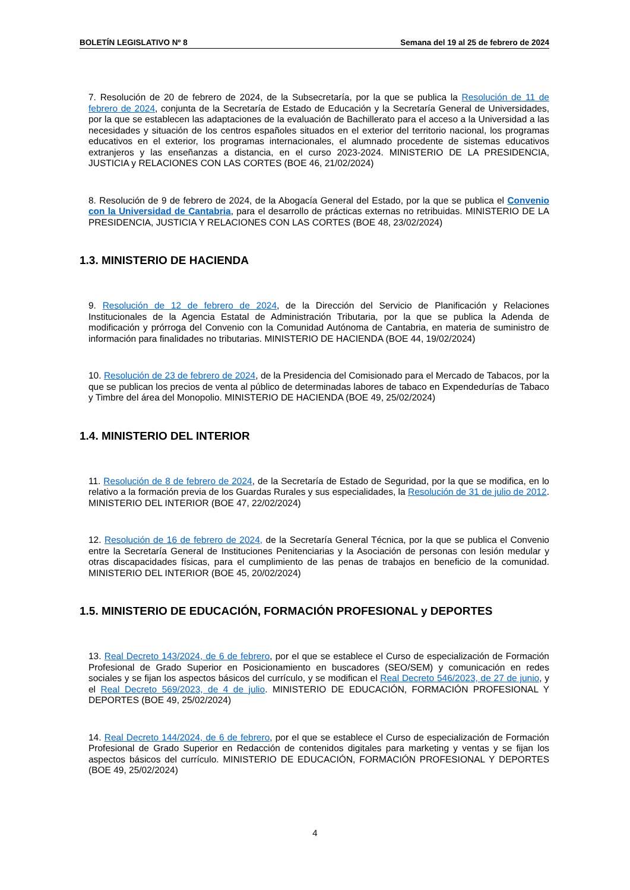BOLETÍN LEGISLATIVO Nº 8 Semana del 19 al 25 de febrero de 2024
7. Resolución de 20 de febrero de 2024, de la Subsecretaría, por la que se publica la Resolución de 11 de febrero de 2024, conjunta de la Secretaría de Estado de Educación y la Secretaría General de Universidades, por la que se establecen las adaptaciones de la evaluación de Bachillerato para el acceso a la Universidad a las necesidades y situación de los centros españoles situados en el exterior del territorio nacional, los programas educativos en el exterior, los programas internacionales, el alumnado procedente de sistemas educativos extranjeros y las enseñanzas a distancia, en el curso 2023-2024. MINISTERIO DE LA PRESIDENCIA, JUSTICIA y RELACIONES CON LAS CORTES (BOE 46, 21/02/2024)
8. Resolución de 9 de febrero de 2024, de la Abogacía General del Estado, por la que se publica el Convenio con la Universidad de Cantabria, para el desarrollo de prácticas externas no retribuidas. MINISTERIO DE LA PRESIDENCIA, JUSTICIA Y RELACIONES CON LAS CORTES (BOE 48, 23/02/2024)
1.3. MINISTERIO DE HACIENDA
9. Resolución de 12 de febrero de 2024, de la Dirección del Servicio de Planificación y Relaciones Institucionales de la Agencia Estatal de Administración Tributaria, por la que se publica la Adenda de modificación y prórroga del Convenio con la Comunidad Autónoma de Cantabria, en materia de suministro de información para finalidades no tributarias. MINISTERIO DE HACIENDA (BOE 44, 19/02/2024)
10. Resolución de 23 de febrero de 2024, de la Presidencia del Comisionado para el Mercado de Tabacos, por la que se publican los precios de venta al público de determinadas labores de tabaco en Expendedurías de Tabaco y Timbre del área del Monopolio. MINISTERIO DE HACIENDA (BOE 49, 25/02/2024)
1.4. MINISTERIO DEL INTERIOR
11. Resolución de 8 de febrero de 2024, de la Secretaría de Estado de Seguridad, por la que se modifica, en lo relativo a la formación previa de los Guardas Rurales y sus especialidades, la Resolución de 31 de julio de 2012. MINISTERIO DEL INTERIOR (BOE 47, 22/02/2024)
12. Resolución de 16 de febrero de 2024, de la Secretaría General Técnica, por la que se publica el Convenio entre la Secretaría General de Instituciones Penitenciarias y la Asociación de personas con lesión medular y otras discapacidades físicas, para el cumplimiento de las penas de trabajos en beneficio de la comunidad. MINISTERIO DEL INTERIOR (BOE 45, 20/02/2024)
1.5. MINISTERIO DE EDUCACIÓN, FORMACIÓN PROFESIONAL y DEPORTES
13. Real Decreto 143/2024, de 6 de febrero, por el que se establece el Curso de especialización de Formación Profesional de Grado Superior en Posicionamiento en buscadores (SEO/SEM) y comunicación en redes sociales y se fijan los aspectos básicos del currículo, y se modifican el Real Decreto 546/2023, de 27 de junio, y el Real Decreto 569/2023, de 4 de julio. MINISTERIO DE EDUCACIÓN, FORMACIÓN PROFESIONAL Y DEPORTES (BOE 49, 25/02/2024)
14. Real Decreto 144/2024, de 6 de febrero, por el que se establece el Curso de especialización de Formación Profesional de Grado Superior en Redacción de contenidos digitales para marketing y ventas y se fijan los aspectos básicos del currículo. MINISTERIO DE EDUCACIÓN, FORMACIÓN PROFESIONAL Y DEPORTES (BOE 49, 25/02/2024)
4